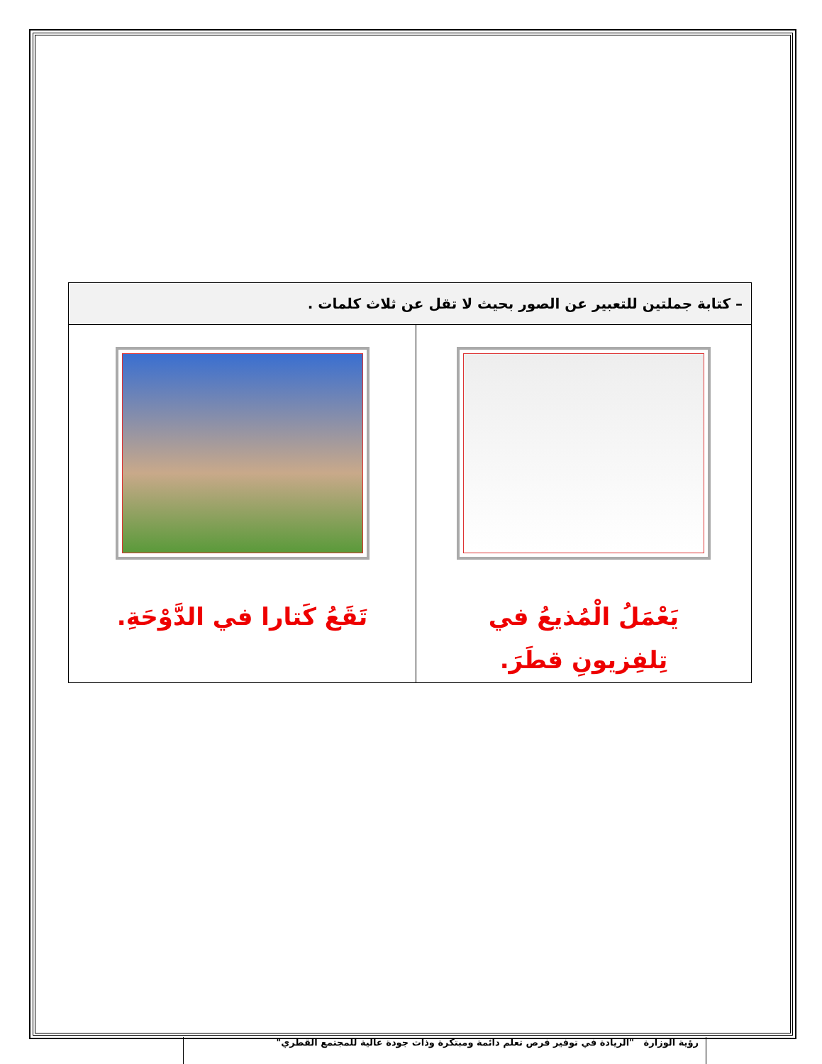| – كتابة جملتين للتعبير عن الصور بحيث لا تقل عن ثلاث كلمات . | |
| --- | --- |
| يَعْمَلُ الْمُذيعُ في تِلفِزيونِ قطَرَ. | تَقَعُ كَتارا في الدَّوْحَةِ. |
رؤية الوزارة "الريادة في توفير فرص تعلم دائمة ومبتكرة وذات جودة عالية للمجتمع القطري"